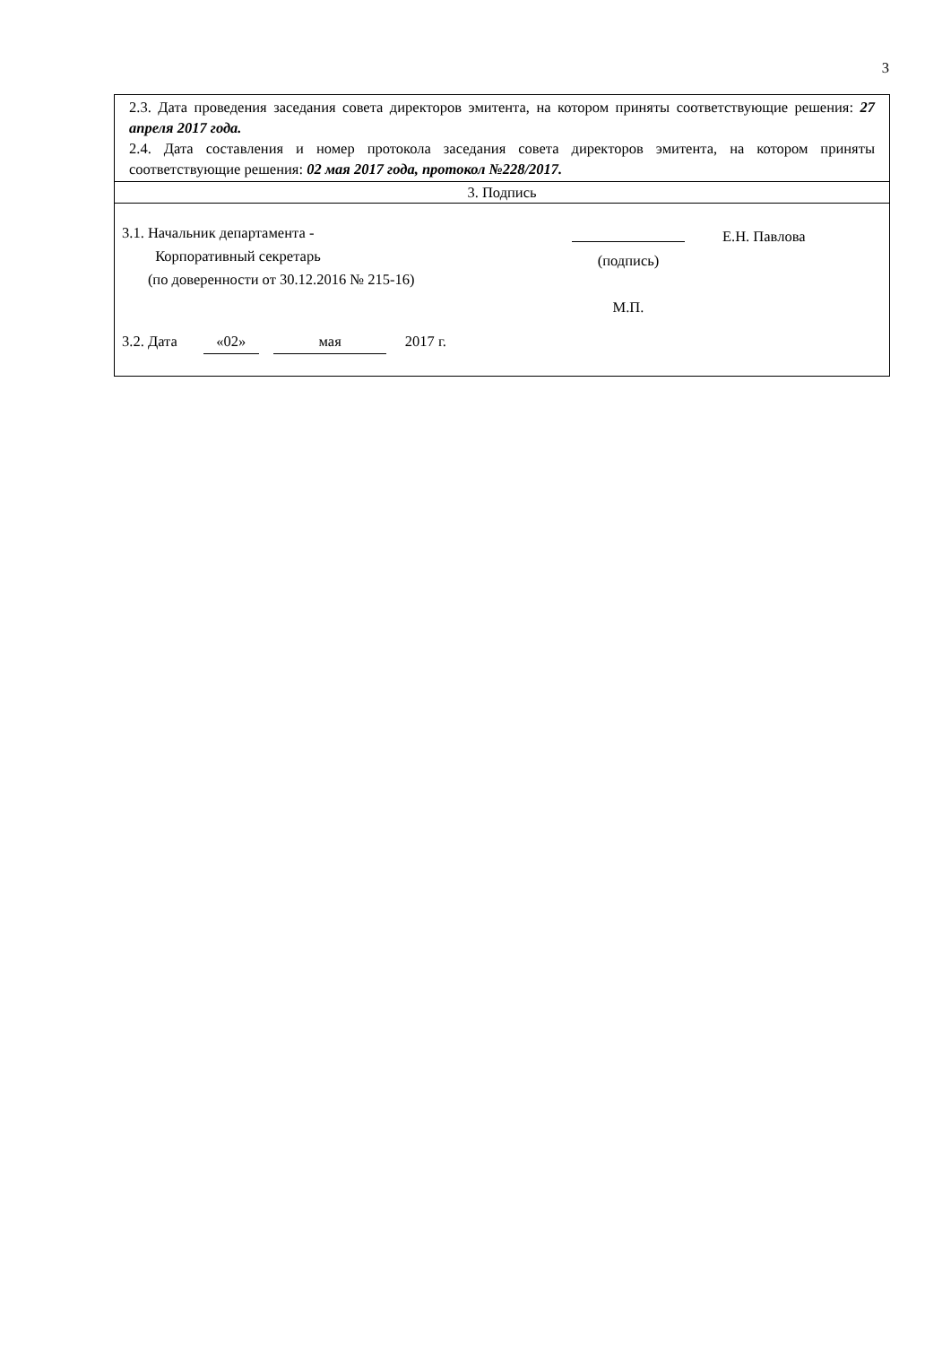3
| 2.3. Дата проведения заседания совета директоров эмитента, на котором приняты соответствующие решения: 27 апреля 2017 года. 2.4. Дата составления и номер протокола заседания совета директоров эмитента, на котором приняты соответствующие решения: 02 мая 2017 года, протокол №228/2017. |
| 3. Подпись |
| 3.1. Начальник департамента - Корпоративный секретарь (по доверенности от 30.12.2016 № 215-16) (подпись) М.П. Е.Н. Павлова 3.2. Дата «02» мая 2017 г. |